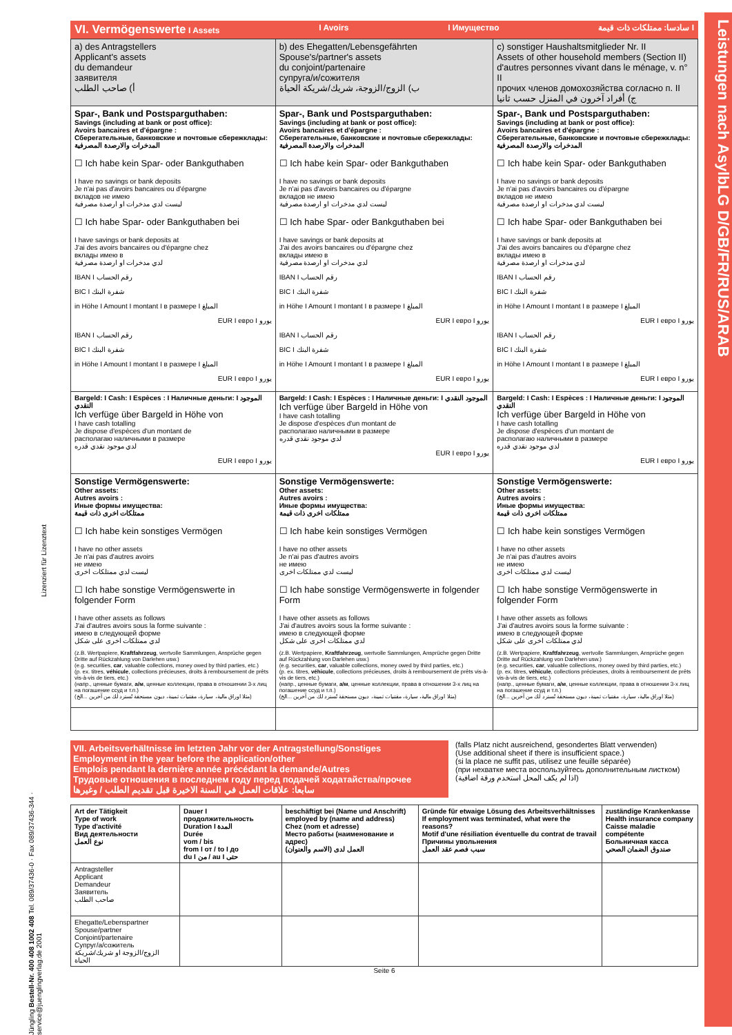Leistungen nach AsylbLG D/GB/FR/RUS/ARAB
Lizenziert für Lizenztext
VI. Vermögenswerte I Assets I Avoirs I Имущество سادسا: ممتلكات ذات قيمة I
| a) des Antragstellers Applicant's assets du demandeur заявителя أ) صاحب الطلب | b) des Ehegatten/Lebensgefährten Spouse's/partner's assets du conjoint/partenaire супруга/и/сожителя ب) الزوج/الزوجة، شريك/شريكة الحياة | c) sonstiger Haushaltsmitglieder Nr. II Assets of other household members (Section II) d'autres personnes vivant dans le ménage, v. n° II прочих членов домохозяйства согласно п. II ج) أفراد آخرون في المنزل حسب ثانيا |
| Spar-, Bank und Postsparguthaben: Savings (including at bank or post office): Avoirs bancaires et d'épargne : Сберегательные, банковские и почтовые сбережклады: المدخرات والارصدة المصرفية ☐ Ich habe kein Spar- oder Bankguthaben I have no savings or bank deposits Je n'ai pas d'avoirs bancaires ou d'épargne вкладов не имею ليست لدي مدخرات او ارصدة مصرفية ☐ Ich habe Spar- oder Bankguthaben bei I have savings or bank deposits at J'ai des avoirs bancaires ou d'épargne chez вклады имею в لدي مدخرات او ارصدة مصرفية IBAN I رقم الحساب BIC I شفرة البنك in Höhe I Amount I montant I в размере I المبلغ EUR I евро I يورو IBAN I رقم الحساب BIC I شفرة البنك in Höhe I Amount I montant I в размере I المبلغ EUR I евро I يورو | Spar-, Bank und Postsparguthaben: Savings (including at bank or post office): Avoirs bancaires et d'épargne : Сберегательные, банковские и почтовые сбережклады: المدخرات والارصدة المصرفية ☐ Ich habe kein Spar- oder Bankguthaben I have no savings or bank deposits Je n'ai pas d'avoirs bancaires ou d'épargne вкладов не имею ليست لدي مدخرات او ارصدة مصرفية ☐ Ich habe Spar- oder Bankguthaben bei I have savings or bank deposits at J'ai des avoirs bancaires ou d'épargne chez вклады имею в لدي مدخرات او ارصدة مصرفية IBAN I رقم الحساب BIC I شفرة البنك in Höhe I Amount I montant I в размере I المبلغ EUR I евро I يورو IBAN I رقم الحساب BIC I شفرة البنك in Höhe I Amount I montant I в размере I المبلغ EUR I евро I يورو | Spar-, Bank und Postsparguthaben: Savings (including at bank or post office): Avoirs bancaires et d'épargne : Сберегательные, банковские и почтовые сбережклады: المدخرات والارصدة المصرفية ☐ Ich habe kein Spar- oder Bankguthaben I have no savings or bank deposits Je n'ai pas d'avoirs bancaires ou d'épargne вкладов не имею ليست لدي مدخرات او ارصدة مصرفية ☐ Ich habe Spar- oder Bankguthaben bei I have savings or bank deposits at J'ai des avoirs bancaires ou d'épargne chez вклады имею в لدي مدخرات او ارصدة مصرفية IBAN I رقم الحساب BIC I شفرة البنك in Höhe I Amount I montant I в размере I المبلغ EUR I евро I يورو IBAN I رقم الحساب BIC I شفرة البنك in Höhe I Amount I montant I в размере I المبلغ EUR I евро I يورو |
| Bargeld: I Cash: I Espèces : I Наличные деньги: I الموجود النقدي Ich verfüge über Bargeld in Höhe von I have cash totalling Je dispose d'espèces d'un montant de располагаю наличными в размере لدي موجود نقدي قدره EUR I евро I يورو | Bargeld: I Cash: I Espèces : I Наличные деньги: I الموجود النقدي Ich verfüge über Bargeld in Höhe von I have cash totalling Je dispose d'espèces d'un montant de располагаю наличными в размере لدي موجود نقدي قدره EUR I евро I يورو | Bargeld: I Cash: I Espèces : I Наличные деньги: I الموجود النقدي Ich verfüge über Bargeld in Höhe von I have cash totalling Je dispose d'espèces d'un montant de располагаю наличными в размере لدي موجود نقدي قدره EUR I евро I يورو |
| Sonstige Vermögenswerte: Other assets: Autres avoirs : Иные формы имущества: ممتلكات اخرى ذات قيمة ☐ Ich habe kein sonstiges Vermögen I have no other assets Je n'ai pas d'autres avoirs не имею ليست لدي ممتلكات اخرى ☐ Ich habe sonstige Vermögenswerte in folgender Form I have other assets as follows J'ai d'autres avoirs sous la forme suivante : имею в следующей форме لدي ممتلكات اخرى على شكل (z.B. Wertpapiere, Kraftfahrzeug , wertvolle Sammlungen, Ansprüche gegen Dritte auf Rückzahlung von Darlehen usw.) (e.g. securities, car , valuable collections, money owed by third parties, etc.) (p. ex. titres, véhicule , collections précieuses, droits à remboursement de prêts vis-à-vis de tiers, etc.) (напр., ценные бумаги, а/м , ценные коллекции, права в отношении 3-х лиц на погашение ссуд и т.п.) (مثلا اوراق مالية، سيارة، مقتنيات ثمينة، ديون مستحقة تُسترد لك من آخرين ...الخ) | Sonstige Vermögenswerte: Other assets: Autres avoirs : Иные формы имущества: ممتلكات اخرى ذات قيمة ☐ Ich habe kein sonstiges Vermögen I have no other assets Je n'ai pas d'autres avoirs не имею ليست لدي ممتلكات اخرى ☐ Ich habe sonstige Vermögenswerte in folgender Form I have other assets as follows J'ai d'autres avoirs sous la forme suivante : имею в следующей форме لدي ممتلكات اخرى على شكل (z.B. Wertpapiere, Kraftfahrzeug , wertvolle Sammlungen, Ansprüche gegen Dritte auf Rückzahlung von Darlehen usw.) (e.g. securities, car , valuable collections, money owed by third parties, etc.) (p. ex. titres, véhicule , collections précieuses, droits à remboursement de prêts vis-à-vis de tiers, etc.) (напр., ценные бумаги, а/м , ценные коллекции, права в отношении 3-х лиц на погашение ссуд и т.п.) (مثلا اوراق مالية، سيارة، مقتنيات ثمينة، ديون مستحقة تُسترد لك من آخرين ...الخ) | Sonstige Vermögenswerte: Other assets: Autres avoirs : Иные формы имущества: ممتلكات اخرى ذات قيمة ☐ Ich habe kein sonstiges Vermögen I have no other assets Je n'ai pas d'autres avoirs не имею ليست لدي ممتلكات اخرى ☐ Ich habe sonstige Vermögenswerte in folgender Form I have other assets as follows J'ai d'autres avoirs sous la forme suivante : имею в следующей форме لدي ممتلكات اخرى على شكل (z.B. Wertpapiere, Kraftfahrzeug , wertvolle Sammlungen, Ansprüche gegen Dritte auf Rückzahlung von Darlehen usw.) (e.g. securities, car , valuable collections, money owed by third parties, etc.) (p. ex. titres, véhicule , collections précieuses, droits à remboursement de prêts vis-à-vis de tiers, etc.) (напр., ценные бумаги, а/м , ценные коллекции, права в отношении 3-х лиц на погашение ссуд и т.п.) (مثلا اوراق مالية، سيارة، مقتنيات ثمينة، ديون مستحقة تُسترد لك من آخرين ...الخ) |
VII. Arbeitsverhältnisse im letzten Jahr vor der Antragstellung/Sonstiges
Employment in the year before the application/other
Emplois pendant la dernière année précédant la demande/Autres
Трудовые отношения в последнем году перед подачей ходатайства/прочее
سابعا: علاقات العمل في السنة الاخيرة قبل تقديم الطلب / وغيرها
(falls Platz nicht ausreichend, gesondertes Blatt verwenden)
(Use additional sheet if there is insufficient space.)
(si la place ne suffit pas, utilisez une feuille séparée)
(при нехватке места воспользуйтесь дополнительным листком)
(اذا لم يكف المحل استخدم ورقة اضافية)
| Art der Tätigkeit Type of work Type d'activité Вид деятельности نوع العمل | Dauer I продолжительность Duration I المدة Durée vom / bis from I от / to I до du I من / au I حتى | beschäftigt bei (Name und Anschrift) employed by (name and address) Chez (nom et adresse) Место работы (наименование и адрес) العمل لدى (الاسم والعنوان) | Gründe für etwaige Lösung des Arbeitsverhältnisses If employment was terminated, what were the reasons? Motif d'une résiliation éventuelle du contrat de travail Причины увольнения سبب فصم عقد العمل | zuständige Krankenkasse Health insurance company Caisse maladie compétente Больничная касса صندوق الضمان الصحي |
| --- | --- | --- | --- | --- |
| Antragsteller Applicant Demandeur Заявитель صاحب الطلب | | | | |
| Ehegatte/Lebenspartner Spouse/partner Conjoint/partenaire Супруг/а/сожитель الزوج/الزوجة او شريك/شريكة الحياة | | | | |
Seite 6
Jüngling Bestell-Nr. 400 408 1002 408 Tel. 089/37436-0 · Fax 089/37436-344 · service@juenglingverlag.de 2001